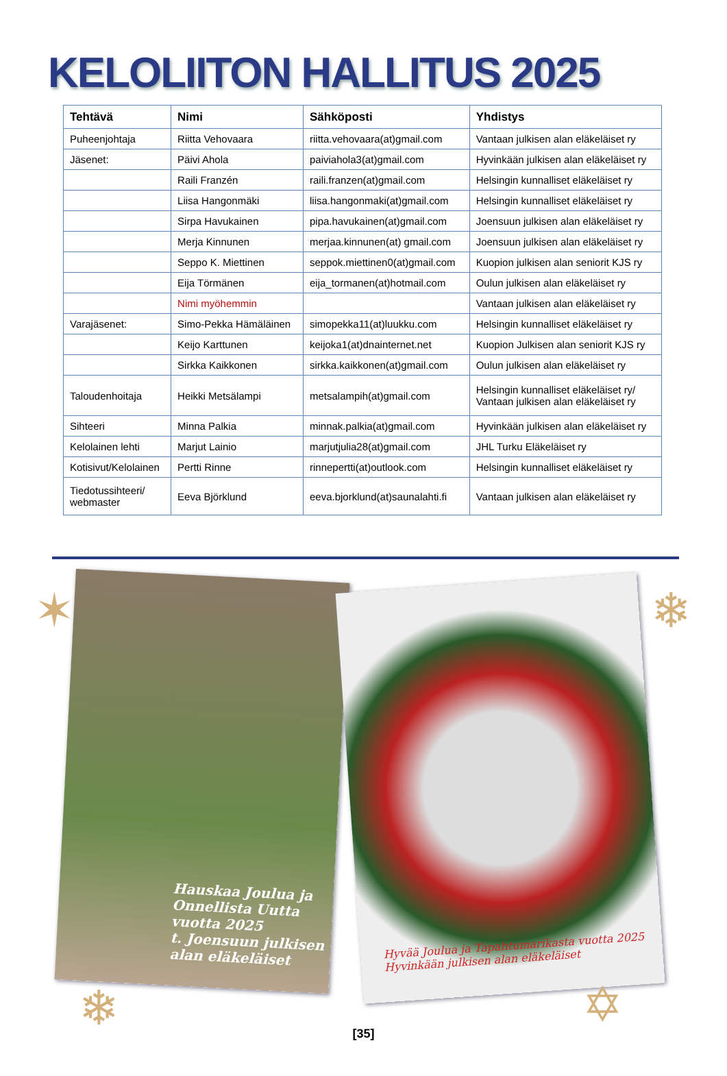KELOLIITON HALLITUS 2025
| Tehtävä | Nimi | Sähköposti | Yhdistys |
| --- | --- | --- | --- |
| Puheenjohtaja | Riitta Vehovaara | riitta.vehovaara(at)gmail.com | Vantaan julkisen alan eläkeläiset ry |
| Jäsenet: | Päivi Ahola | paiviahola3(at)gmail.com | Hyvinkään julkisen alan eläkeläiset ry |
| | Raili Franzén | raili.franzen(at)gmail.com | Helsingin kunnalliset eläkeläiset ry |
| | Liisa Hangonmäki | liisa.hangonmaki(at)gmail.com | Helsingin kunnalliset eläkeläiset ry |
| | Sirpa Havukainen | pipa.havukainen(at)gmail.com | Joensuun julkisen alan eläkeläiset ry |
| | Merja Kinnunen | merjaa.kinnunen(at) gmail.com | Joensuun julkisen alan eläkeläiset ry |
| | Seppo K. Miettinen | seppok.miettinen0(at)gmail.com | Kuopion julkisen alan seniorit KJS ry |
| | Eija Törmänen | eija_tormanen(at)hotmail.com | Oulun julkisen alan eläkeläiset ry |
| | Nimi myöhemmin | | Vantaan julkisen alan eläkeläiset ry |
| Varajäsenet: | Simo-Pekka Hämäläinen | simopekka11(at)luukku.com | Helsingin kunnalliset eläkeläiset ry |
| | Keijo Karttunen | keijoka1(at)dnainternet.net | Kuopion Julkisen alan seniorit KJS ry |
| | Sirkka Kaikkonen | sirkka.kaikkonen(at)gmail.com | Oulun julkisen alan eläkeläiset ry |
| Taloudenhoitaja | Heikki Metsälampi | metsalampih(at)gmail.com | Helsingin kunnalliset eläkeläiset ry/ Vantaan julkisen alan eläkeläiset ry |
| Sihteeri | Minna Palkia | minnak.palkia(at)gmail.com | Hyvinkään julkisen alan eläkeläiset ry |
| Kelolainen lehti | Marjut Lainio | marjutjulia28(at)gmail.com | JHL Turku Eläkeläiset ry |
| Kotisivut/Kelolainen | Pertti Rinne | rinnepertti(at)outlook.com | Helsingin kunnalliset eläkeläiset ry |
| Tiedotussihteeri/ webmaster | Eeva Björklund | eeva.bjorklund(at)saunalahti.fi | Vantaan julkisen alan eläkeläiset ry |
Hauskaa Joulua ja
Onnellista Uutta
vuotta 2025
t. Joensuun julkisen
alan eläkeläiset
Hyvää Joulua ja Tapahtumarikasta vuotta 2025
Hyvinkään julkisen alan eläkeläiset
✶ ❄
❄ ✡
[35]